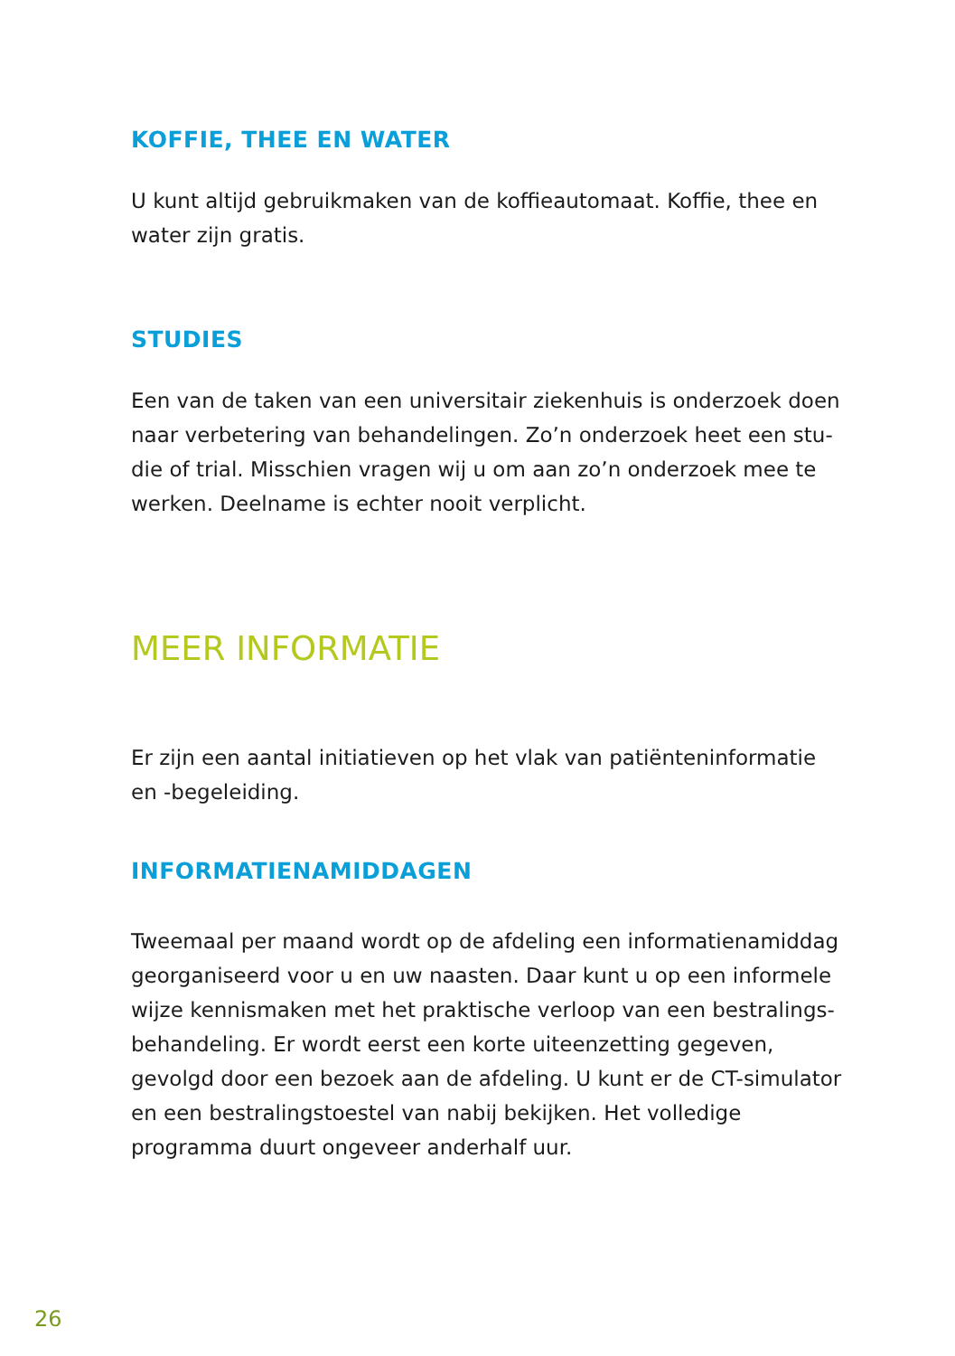KOFFIE, THEE EN WATER
U kunt altijd gebruikmaken van de koffieautomaat. Koffie, thee en water zijn gratis.
STUDIES
Een van de taken van een universitair ziekenhuis is onderzoek doen naar verbetering van behandelingen. Zo’n onderzoek heet een stu-die of trial. Misschien vragen wij u om aan zo’n onderzoek mee te werken. Deelname is echter nooit verplicht.
MEER INFORMATIE
Er zijn een aantal initiatieven op het vlak van patiënteninformatie en -begeleiding.
INFORMATIENAMIDDAGEN
Tweemaal per maand wordt op de afdeling een informatienamiddag georganiseerd voor u en uw naasten. Daar kunt u op een informele wijze kennismaken met het praktische verloop van een bestralings-behandeling. Er wordt eerst een korte uiteenzetting gegeven, gevolgd door een bezoek aan de afdeling. U kunt er de CT-simulator en een bestralingstoestel van nabij bekijken. Het volledige programma duurt ongeveer anderhalf uur.
26